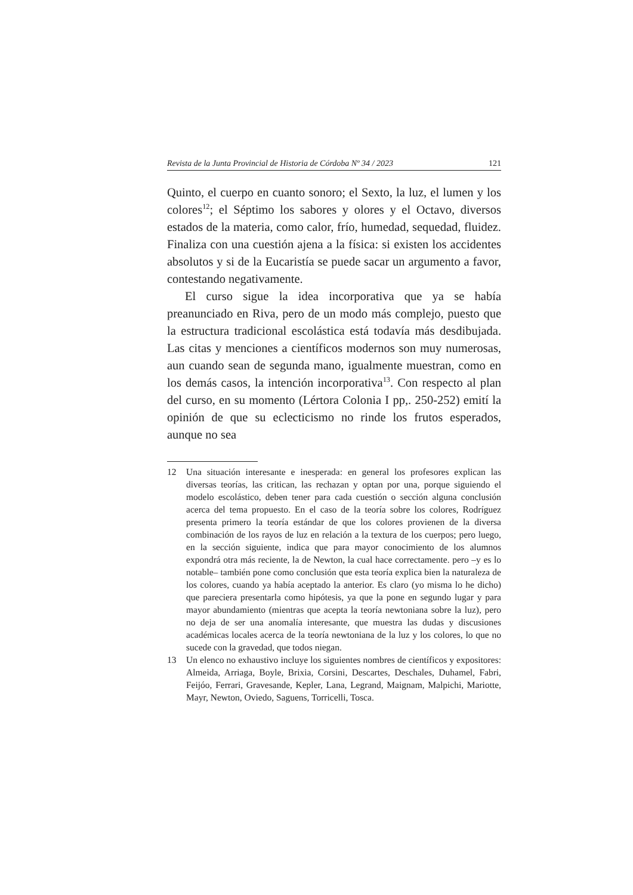Revista de la Junta Provincial de Historia de Córdoba Nº 34 / 2023 121
Quinto, el cuerpo en cuanto sonoro; el Sexto, la luz, el lumen y los colores<sup>12</sup>; el Séptimo los sabores y olores y el Octavo, diversos estados de la materia, como calor, frío, humedad, sequedad, fluidez. Finaliza con una cuestión ajena a la física: si existen los accidentes absolutos y si de la Eucaristía se puede sacar un argumento a favor, contestando negativamente.
El curso sigue la idea incorporativa que ya se había preanunciado en Riva, pero de un modo más complejo, puesto que la estructura tradicional escolástica está todavía más desdibujada. Las citas y menciones a científicos modernos son muy numerosas, aun cuando sean de segunda mano, igualmente muestran, como en los demás casos, la intención incorporativa<sup>13</sup>. Con respecto al plan del curso, en su momento (Lértora Colonia I pp,. 250-252) emití la opinión de que su eclecticismo no rinde los frutos esperados, aunque no sea
12 Una situación interesante e inesperada: en general los profesores explican las diversas teorías, las critican, las rechazan y optan por una, porque siguiendo el modelo escolástico, deben tener para cada cuestión o sección alguna conclusión acerca del tema propuesto. En el caso de la teoría sobre los colores, Rodríguez presenta primero la teoría estándar de que los colores provienen de la diversa combinación de los rayos de luz en relación a la textura de los cuerpos; pero luego, en la sección siguiente, indica que para mayor conocimiento de los alumnos expondrá otra más reciente, la de Newton, la cual hace correctamente. pero –y es lo notable– también pone como conclusión que esta teoría explica bien la naturaleza de los colores, cuando ya había aceptado la anterior. Es claro (yo misma lo he dicho) que pareciera presentarla como hipótesis, ya que la pone en segundo lugar y para mayor abundamiento (mientras que acepta la teoría newtoniana sobre la luz), pero no deja de ser una anomalía interesante, que muestra las dudas y discusiones académicas locales acerca de la teoría newtoniana de la luz y los colores, lo que no sucede con la gravedad, que todos niegan.
13 Un elenco no exhaustivo incluye los siguientes nombres de científicos y expositores: Almeida, Arriaga, Boyle, Brixia, Corsini, Descartes, Deschales, Duhamel, Fabri, Feijóo, Ferrari, Gravesande, Kepler, Lana, Legrand, Maignam, Malpichi, Mariotte, Mayr, Newton, Oviedo, Saguens, Torricelli, Tosca.